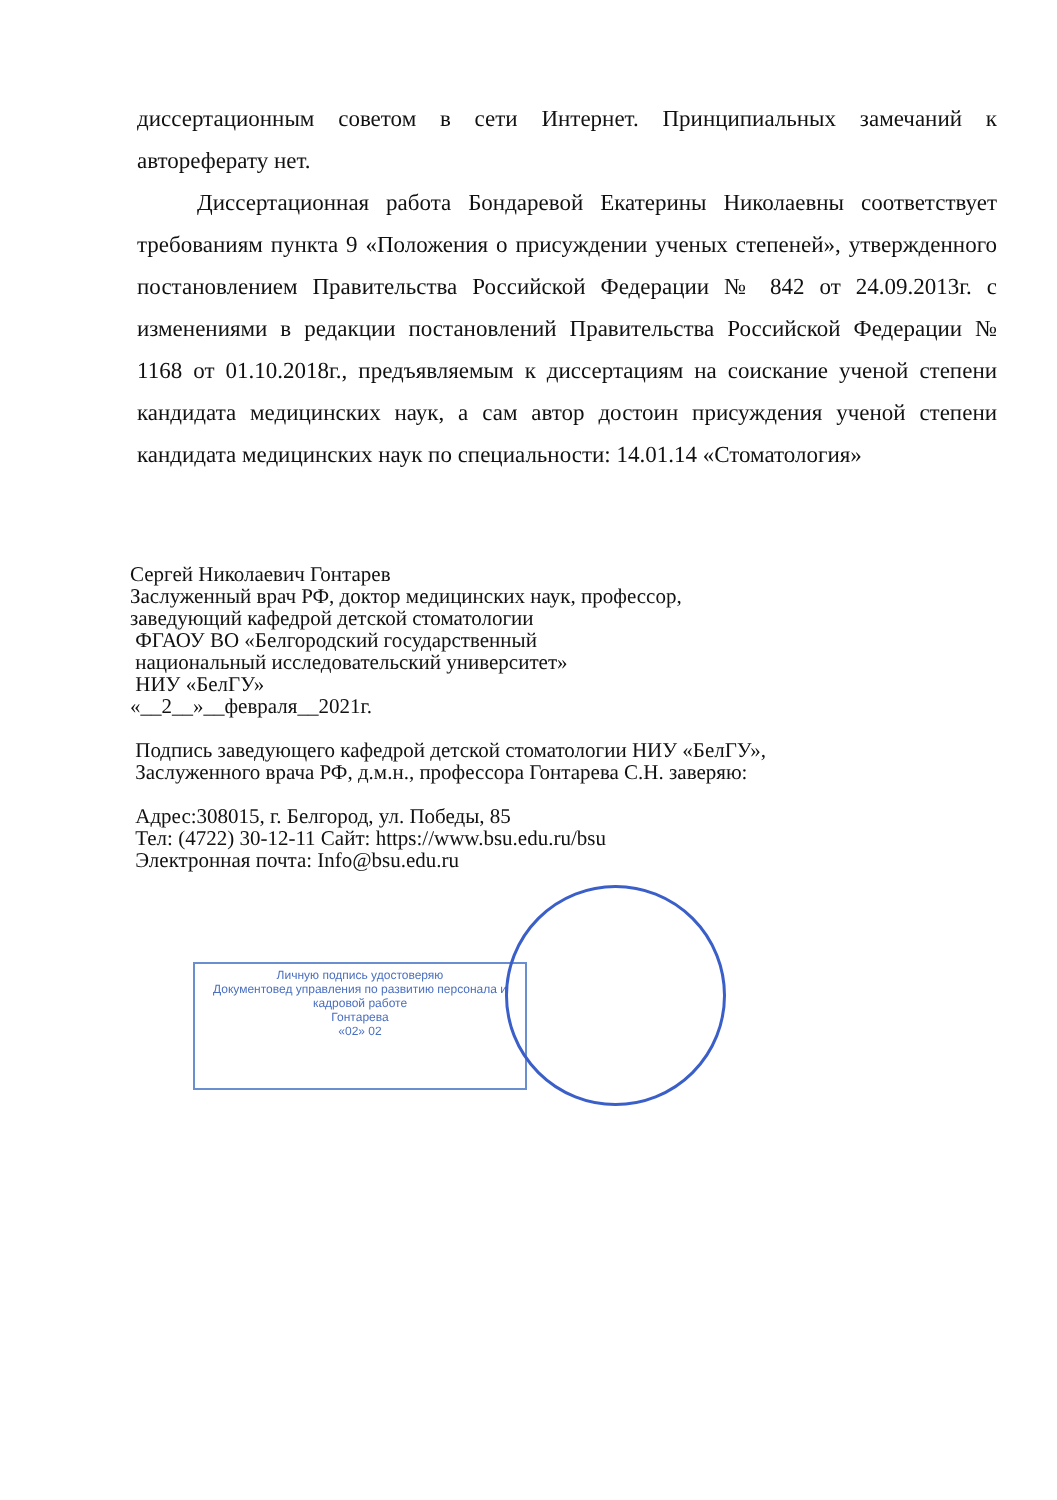диссертационным советом в сети Интернет. Принципиальных замечаний к автореферату нет.
Диссертационная работа Бондаревой Екатерины Николаевны соответствует требованиям пункта 9 «Положения о присуждении ученых степеней», утвержденного постановлением Правительства Российской Федерации № 842 от 24.09.2013г. с изменениями в редакции постановлений Правительства Российской Федерации № 1168 от 01.10.2018г., предъявляемым к диссертациям на соискание ученой степени кандидата медицинских наук, а сам автор достоин присуждения ученой степени кандидата медицинских наук по специальности: 14.01.14 «Стоматология»
Сергей Николаевич Гонтарев
Заслуженный врач РФ, доктор медицинских наук, профессор,
заведующий кафедрой детской стоматологии
ФГАОУ ВО «Белгородский государственный
национальный исследовательский университет»
НИУ «БелГУ»
«__2__»__февраля__2021г.
Подпись заведующего кафедрой детской стоматологии НИУ «БелГУ»,
Заслуженного врача РФ, д.м.н., профессора Гонтарева С.Н. заверяю:
Адрес:308015, г. Белгород, ул. Победы, 85
Тел: (4722) 30-12-11 Сайт: https://www.bsu.edu.ru/bsu
Электронная почта: Info@bsu.edu.ru
Личную подпись удостоверяю
Документовед управления по развитию персонала и кадровой работе
Гонтарева
«02» 02